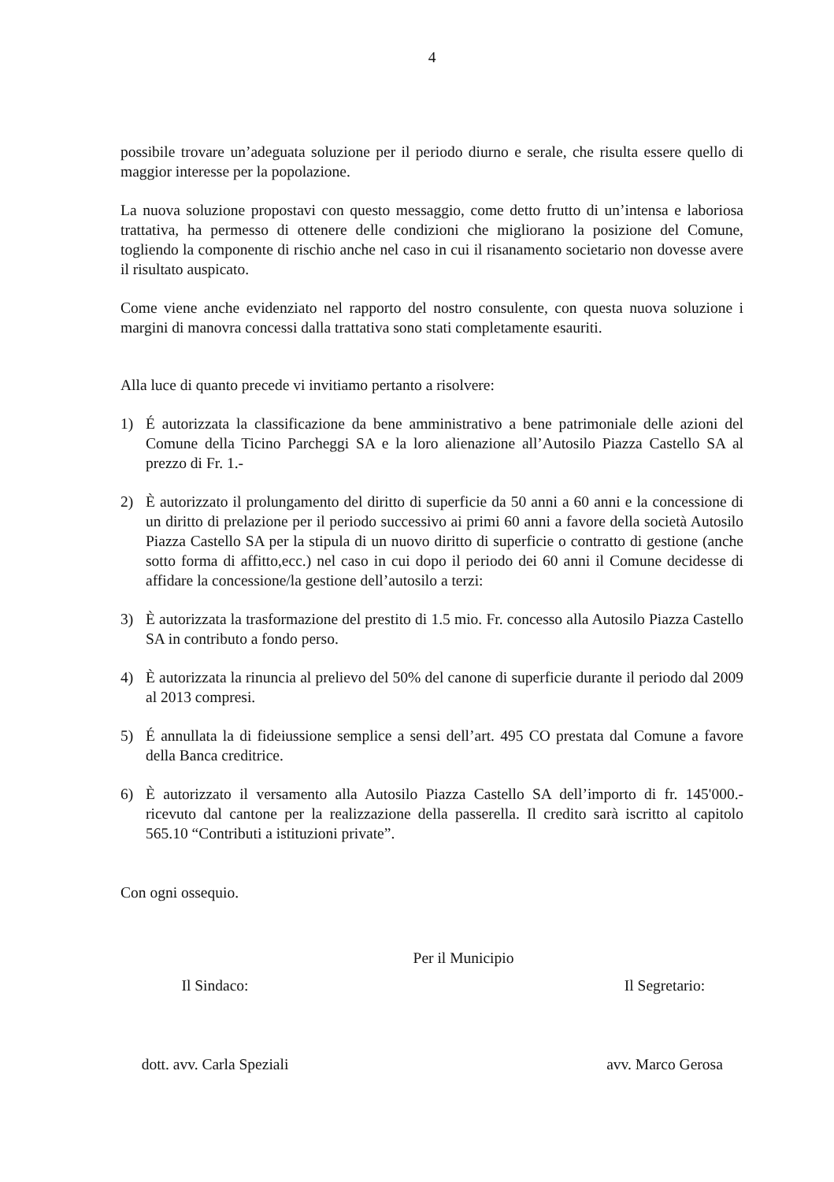4
possibile trovare un’adeguata soluzione per il periodo diurno e serale, che risulta essere quello di maggior interesse per la popolazione.
La nuova soluzione propostavi con questo messaggio, come detto frutto di un’intensa e laboriosa trattativa, ha permesso di ottenere delle condizioni che migliorano la posizione del Comune, togliendo la componente di rischio anche nel caso in cui il risanamento societario non dovesse avere il risultato auspicato.
Come viene anche evidenziato nel rapporto del nostro consulente, con questa nuova soluzione i margini di manovra concessi dalla trattativa sono stati completamente esauriti.
Alla luce di quanto precede vi invitiamo pertanto a risolvere:
1) É autorizzata la classificazione da bene amministrativo a bene patrimoniale delle azioni del Comune della Ticino Parcheggi SA e la loro alienazione all’Autosilo Piazza Castello SA al prezzo di Fr. 1.-
2) È autorizzato il prolungamento del diritto di superficie da 50 anni a 60 anni e la concessione di un diritto di prelazione per il periodo successivo ai primi 60 anni a favore della società Autosilo Piazza Castello SA per la stipula di un nuovo diritto di superficie o contratto di gestione (anche sotto forma di affitto,ecc.) nel caso in cui dopo il periodo dei 60 anni il Comune decidesse di affidare la concessione/la gestione dell’autosilo a terzi:
3) È autorizzata la trasformazione del prestito di 1.5 mio. Fr. concesso alla Autosilo Piazza Castello SA in contributo a fondo perso.
4) È autorizzata la rinuncia al prelievo del 50% del canone di superficie durante il periodo dal 2009 al 2013 compresi.
5) É annullata la di fideiussione semplice a sensi dell’art. 495 CO prestata dal Comune a favore della Banca creditrice.
6) È autorizzato il versamento alla Autosilo Piazza Castello SA dell’importo di fr. 145'000.- ricevuto dal cantone per la realizzazione della passerella. Il credito sarà iscritto al capitolo 565.10 “Contributi a istituzioni private”.
Con ogni ossequio.
Per il Municipio
Il Sindaco:
dott. avv. Carla Speziali
Il Segretario:
avv. Marco Gerosa